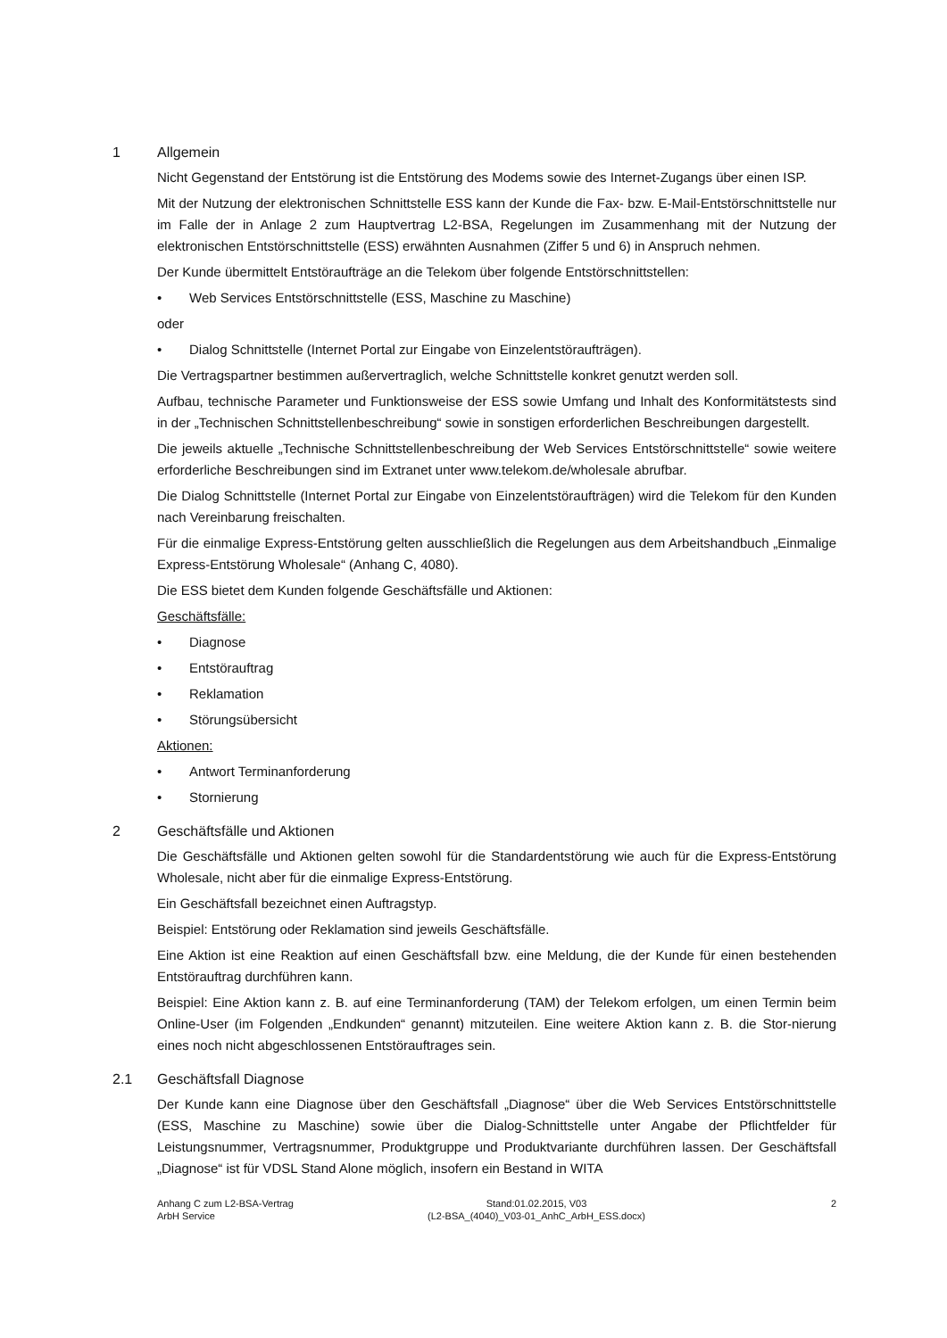1 Allgemein
Nicht Gegenstand der Entstörung ist die Entstörung des Modems sowie des Internet-Zugangs über einen ISP.
Mit der Nutzung der elektronischen Schnittstelle ESS kann der Kunde die Fax- bzw. E-Mail-Entstörschnittstelle nur im Falle der in Anlage 2 zum Hauptvertrag L2-BSA, Regelungen im Zusammenhang mit der Nutzung der elektronischen Entstörschnittstelle (ESS) erwähnten Ausnahmen (Ziffer 5 und 6) in Anspruch nehmen.
Der Kunde übermittelt Entstöraufträge an die Telekom über folgende Entstörschnittstellen:
Web Services Entstörschnittstelle (ESS, Maschine zu Maschine)
oder
Dialog Schnittstelle (Internet Portal zur Eingabe von Einzelentstöraufträgen).
Die Vertragspartner bestimmen außervertraglich, welche Schnittstelle konkret genutzt werden soll.
Aufbau, technische Parameter und Funktionsweise der ESS sowie Umfang und Inhalt des Konformitätstests sind in der „Technischen Schnittstellenbeschreibung“ sowie in sonstigen erforderlichen Beschreibungen dargestellt.
Die jeweils aktuelle „Technische Schnittstellenbeschreibung der Web Services Entstörschnittstelle“ sowie weitere erforderliche Beschreibungen sind im Extranet unter www.telekom.de/wholesale abrufbar.
Die Dialog Schnittstelle (Internet Portal zur Eingabe von Einzelentstöraufträgen) wird die Telekom für den Kunden nach Vereinbarung freischalten.
Für die einmalige Express-Entstörung gelten ausschließlich die Regelungen aus dem Arbeitshandbuch „Einmalige Express-Entstörung Wholesale“ (Anhang C, 4080).
Die ESS bietet dem Kunden folgende Geschäftsfälle und Aktionen:
Geschäftsfälle:
Diagnose
Entstörauftrag
Reklamation
Störungsübersicht
Aktionen:
Antwort Terminanforderung
Stornierung
2 Geschäftsfälle und Aktionen
Die Geschäftsfälle und Aktionen gelten sowohl für die Standardentstörung wie auch für die Express-Entstörung Wholesale, nicht aber für die einmalige Express-Entstörung.
Ein Geschäftsfall bezeichnet einen Auftragstyp.
Beispiel: Entstörung oder Reklamation sind jeweils Geschäftsfälle.
Eine Aktion ist eine Reaktion auf einen Geschäftsfall bzw. eine Meldung, die der Kunde für einen bestehenden Entstörauftrag durchführen kann.
Beispiel: Eine Aktion kann z. B. auf eine Terminanforderung (TAM) der Telekom erfolgen, um einen Termin beim Online-User (im Folgenden „Endkunden“ genannt) mitzuteilen. Eine weitere Aktion kann z. B. die Stor-nierung eines noch nicht abgeschlossenen Entstörauftrages sein.
2.1 Geschäftsfall Diagnose
Der Kunde kann eine Diagnose über den Geschäftsfall „Diagnose“ über die Web Services Entstörschnittstelle (ESS, Maschine zu Maschine) sowie über die Dialog-Schnittstelle unter Angabe der Pflichtfelder für Leistungsnummer, Vertragsnummer, Produktgruppe und Produktvariante durchführen lassen. Der Geschäftsfall „Diagnose“ ist für VDSL Stand Alone möglich, insofern ein Bestand in WITA
Anhang C zum L2-BSA-Vertrag
ArbH Service
Stand:01.02.2015, V03
(L2-BSA_(4040)_V03-01_AnhC_ArbH_ESS.docx)
2